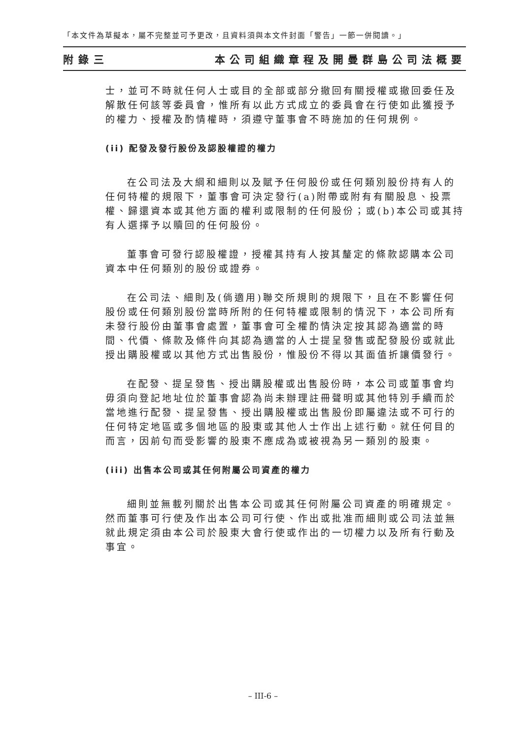「本文件為草擬本，屬不完整並可予更改，且資料須與本文件封面「警告」一節一併閱讀。」
附錄三 本公司組織章程及開曼群島公司法概要
士，並可不時就任何人士或目的全部或部分撤回有關授權或撤回委任及解散任何該等委員會，惟所有以此方式成立的委員會在行使如此獲授予的權力、授權及酌情權時，須遵守董事會不時施加的任何規例。
(ii) 配發及發行股份及認股權證的權力
在公司法及大綱和細則以及賦予任何股份或任何類別股份持有人的任何特權的規限下，董事會可決定發行(a)附帶或附有有關股息、投票權、歸還資本或其他方面的權利或限制的任何股份；或(b)本公司或其持有人選擇予以贖回的任何股份。
董事會可發行認股權證，授權其持有人按其釐定的條款認購本公司資本中任何類別的股份或證券。
在公司法、細則及(倘適用)聯交所規則的規限下，且在不影響任何股份或任何類別股份當時所附的任何特權或限制的情況下，本公司所有未發行股份由董事會處置，董事會可全權酌情決定按其認為適當的時間、代價、條款及條件向其認為適當的人士提呈發售或配發股份或就此授出購股權或以其他方式出售股份，惟股份不得以其面值折讓價發行。
在配發、提呈發售、授出購股權或出售股份時，本公司或董事會均毋須向登記地址位於董事會認為尚未辦理註冊聲明或其他特別手續而於當地進行配發、提呈發售、授出購股權或出售股份即屬違法或不可行的任何特定地區或多個地區的股東或其他人士作出上述行動。就任何目的而言，因前句而受影響的股東不應成為或被視為另一類別的股東。
(iii) 出售本公司或其任何附屬公司資產的權力
細則並無載列關於出售本公司或其任何附屬公司資產的明確規定。然而董事可行使及作出本公司可行使、作出或批准而細則或公司法並無就此規定須由本公司於股東大會行使或作出的一切權力以及所有行動及事宜。
– III-6 –